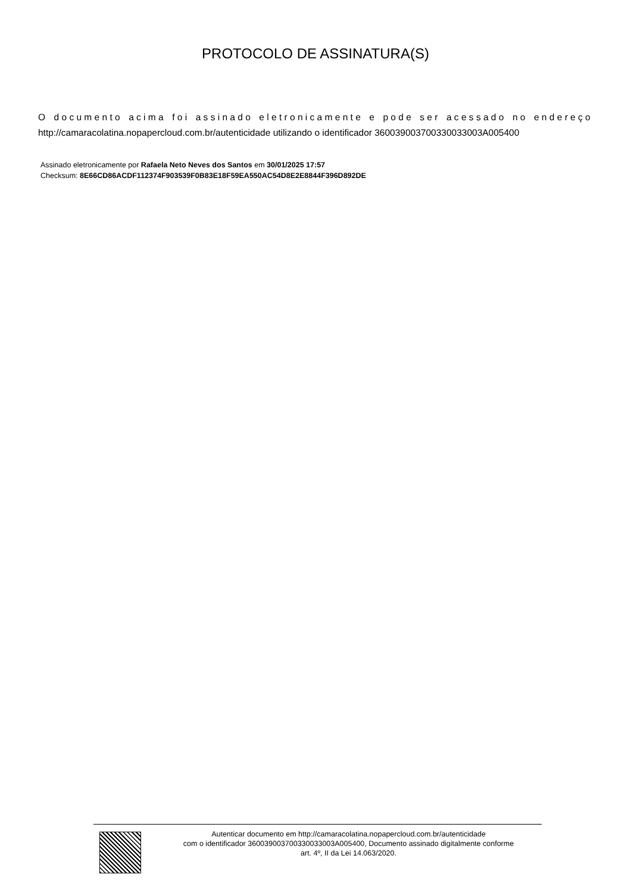PROTOCOLO DE ASSINATURA(S)
O documento acima foi assinado eletronicamente e pode ser acessado no endereço http://camaracolatina.nopapercloud.com.br/autenticidade utilizando o identificador 360039003700330033003A005400
Assinado eletronicamente por Rafaela Neto Neves dos Santos em 30/01/2025 17:57
Checksum: 8E66CD86ACDF112374F903539F0B83E18F59EA550AC54D8E2E8844F396D892DE
Autenticar documento em http://camaracolatina.nopapercloud.com.br/autenticidade
com o identificador 360039003700330033003A005400, Documento assinado digitalmente conforme
art. 4º, II da Lei 14.063/2020.